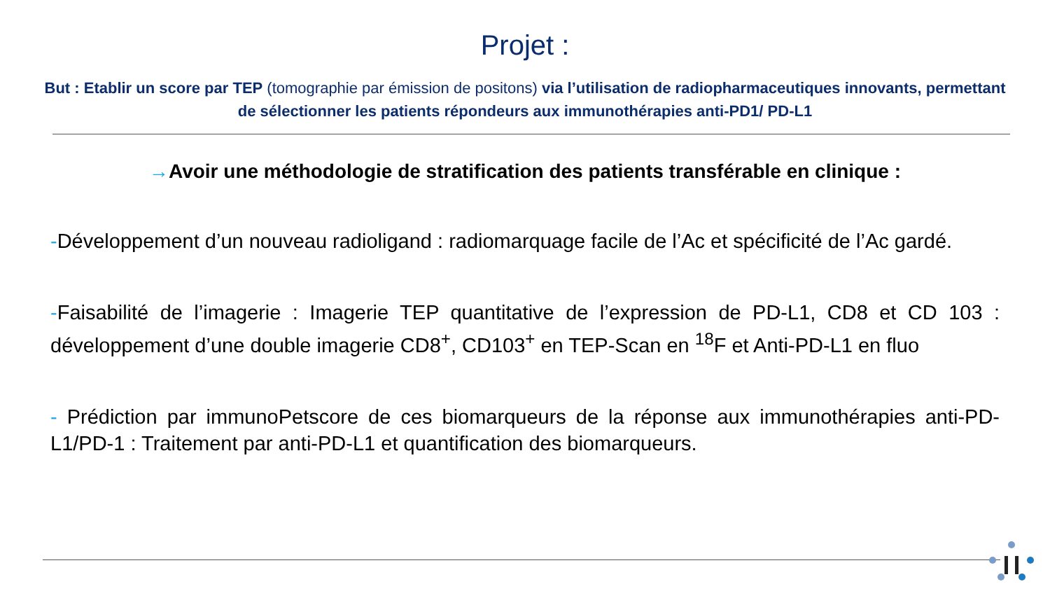Projet :
But : Etablir un score par TEP (tomographie par émission de positons) via l’utilisation de radiopharmaceutiques innovants, permettant de sélectionner les patients répondeurs aux immunothérapies anti-PD1/ PD-L1
→Avoir une méthodologie de stratification des patients transférable en clinique :
-Développement d’un nouveau radioligand : radiomarquage facile de l’Ac et spécificité de l’Ac gardé.
-Faisabilité de l’imagerie : Imagerie TEP quantitative de l’expression de PD-L1, CD8 et CD 103 : développement d’une double imagerie CD8<sup>+</sup>, CD103<sup>+</sup> en TEP-Scan en <sup>18</sup>F et Anti-PD-L1 en fluo
- Prédiction par immunoPetscore de ces biomarqueurs de la réponse aux immunothérapies anti-PD-L1/PD-1 : Traitement par anti-PD-L1 et quantification des biomarqueurs.